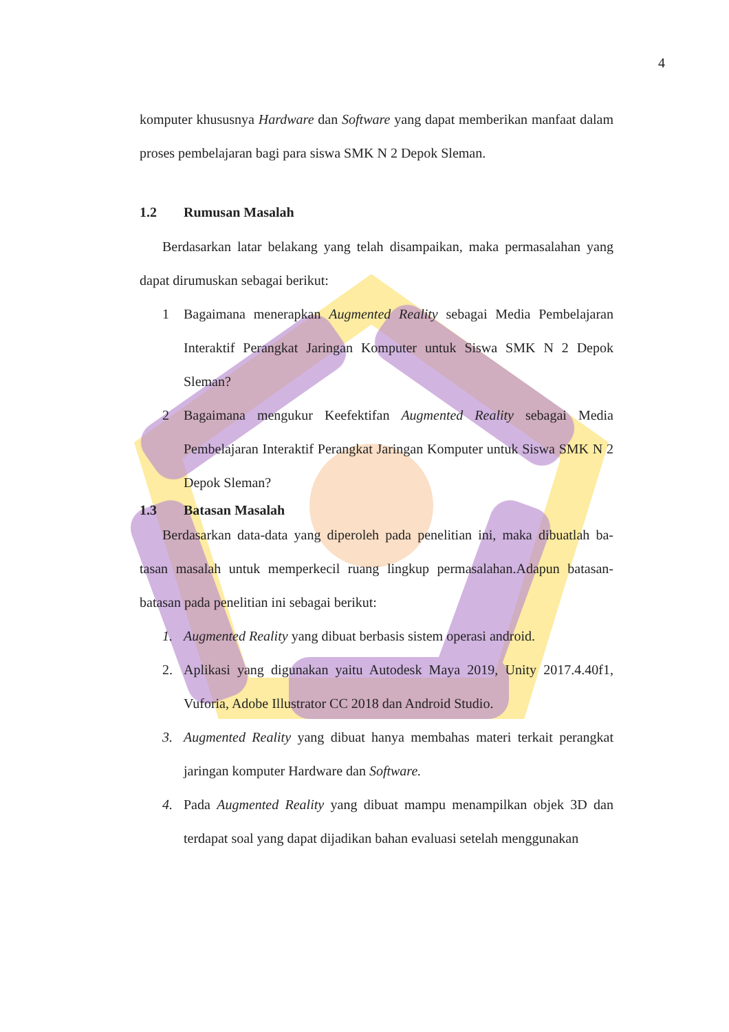4
komputer khususnya Hardware dan Software yang dapat memberikan manfaat dalam proses pembelajaran bagi para siswa SMK N 2 Depok Sleman.
1.2 Rumusan Masalah
Berdasarkan latar belakang yang telah disampaikan, maka permasalahan yang dapat dirumuskan sebagai berikut:
1 Bagaimana menerapkan Augmented Reality sebagai Media Pembelajaran Interaktif Perangkat Jaringan Komputer untuk Siswa SMK N 2 Depok Sleman?
2 Bagaimana mengukur Keefektifan Augmented Reality sebagai Media Pembelajaran Interaktif Perangkat Jaringan Komputer untuk Siswa SMK N 2 Depok Sleman?
1.3 Batasan Masalah
Berdasarkan data-data yang diperoleh pada penelitian ini, maka dibuatlah ba-tasan masalah untuk memperkecil ruang lingkup permasalahan.Adapun batasan-batasan pada penelitian ini sebagai berikut:
1. Augmented Reality yang dibuat berbasis sistem operasi android.
2. Aplikasi yang digunakan yaitu Autodesk Maya 2019, Unity 2017.4.40f1, Vuforia, Adobe Illustrator CC 2018 dan Android Studio.
3. Augmented Reality yang dibuat hanya membahas materi terkait perangkat jaringan komputer Hardware dan Software.
4. Pada Augmented Reality yang dibuat mampu menampilkan objek 3D dan terdapat soal yang dapat dijadikan bahan evaluasi setelah menggunakan